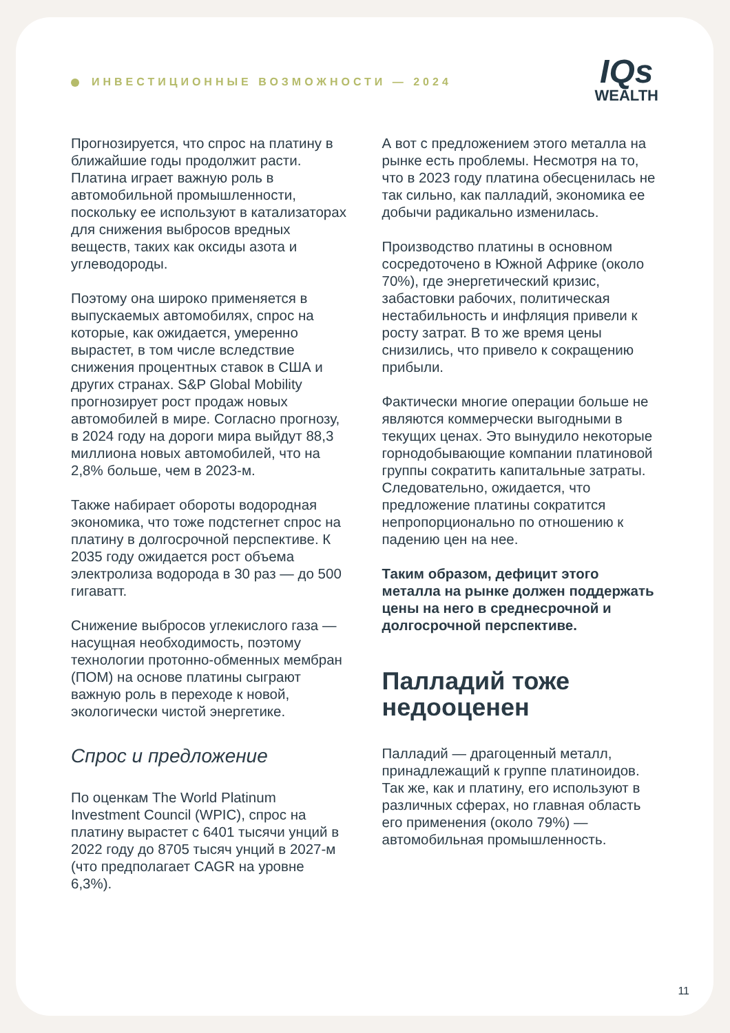ИНВЕСТИЦИОННЫЕ ВОЗМОЖНОСТИ — 2024
IQs
WEALTH
Прогнозируется, что спрос на платину в ближайшие годы продолжит расти. Платина играет важную роль в автомобильной промышленности, поскольку ее используют в катализаторах для снижения выбросов вредных веществ, таких как оксиды азота и углеводороды.
Поэтому она широко применяется в выпускаемых автомобилях, спрос на которые, как ожидается, умеренно вырастет, в том числе вследствие снижения процентных ставок в США и других странах. S&P Global Mobility прогнозирует рост продаж новых автомобилей в мире. Согласно прогнозу, в 2024 году на дороги мира выйдут 88,3 миллиона новых автомобилей, что на 2,8% больше, чем в 2023-м.
Также набирает обороты водородная экономика, что тоже подстегнет спрос на платину в долгосрочной перспективе. К 2035 году ожидается рост объема электролиза водорода в 30 раз — до 500 гигаватт.
Снижение выбросов углекислого газа — насущная необходимость, поэтому технологии протонно-обменных мембран (ПОМ) на основе платины сыграют важную роль в переходе к новой, экологически чистой энергетике.
Спрос и предложение
По оценкам The World Platinum Investment Council (WPIC), спрос на платину вырастет с 6401 тысячи унций в 2022 году до 8705 тысяч унций в 2027-м (что предполагает CAGR на уровне 6,3%).
А вот с предложением этого металла на рынке есть проблемы. Несмотря на то, что в 2023 году платина обесценилась не так сильно, как палладий, экономика ее добычи радикально изменилась.
Производство платины в основном сосредоточено в Южной Африке (около 70%), где энергетический кризис, забастовки рабочих, политическая нестабильность и инфляция привели к росту затрат. В то же время цены снизились, что привело к сокращению прибыли.
Фактически многие операции больше не являются коммерчески выгодными в текущих ценах. Это вынудило некоторые горнодобывающие компании платиновой группы сократить капитальные затраты. Следовательно, ожидается, что предложение платины сократится непропорционально по отношению к падению цен на нее.
Таким образом, дефицит этого металла на рынке должен поддержать цены на него в среднесрочной и долгосрочной перспективе.
Палладий тоже недооценен
Палладий — драгоценный металл, принадлежащий к группе платиноидов. Так же, как и платину, его используют в различных сферах, но главная область его применения (около 79%) — автомобильная промышленность.
11